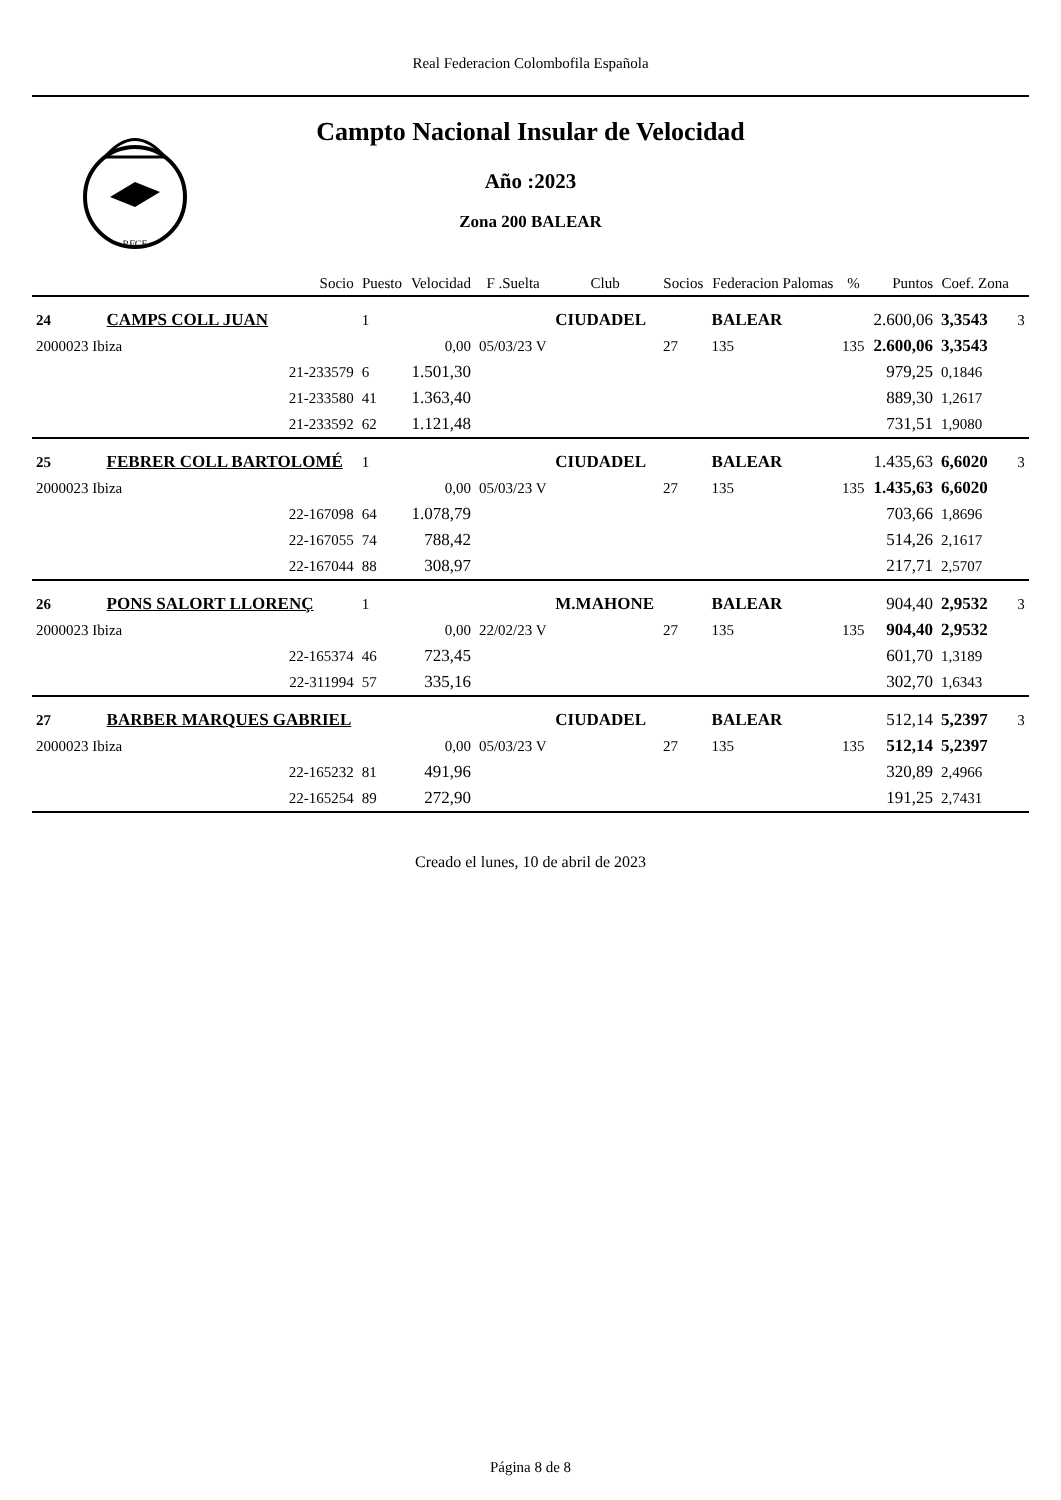Real Federacion Colombofila Española
RFCE
Campto Nacional Insular de Velocidad
Año :2023
Zona 200 BALEAR
| | | Socio | Puesto | Velocidad | F .Suelta | Club | Socios | Federacion Palomas | % | Puntos | Coef. Zona | |
| --- | --- | --- | --- | --- | --- | --- | --- | --- | --- | --- | --- | --- |
| 24 | CAMPS COLL JUAN | | 1 | | | CIUDADEL | | BALEAR | | 2.600,06 | 3,3543 | 3 |
| 2000023 Ibiza | | | | 0,00 | 05/03/23 V | | 27 | 135 | 135 | 2.600,06 | 3,3543 | |
| | | 21-233579 | 6 | 1.501,30 | | | | | | 979,25 | 0,1846 | |
| | | 21-233580 | 41 | 1.363,40 | | | | | | 889,30 | 1,2617 | |
| | | 21-233592 | 62 | 1.121,48 | | | | | | 731,51 | 1,9080 | |
| 25 | FEBRER COLL BARTOLOMÉ | | 1 | | | CIUDADEL | | BALEAR | | 1.435,63 | 6,6020 | 3 |
| 2000023 Ibiza | | | | 0,00 | 05/03/23 V | | 27 | 135 | 135 | 1.435,63 | 6,6020 | |
| | | 22-167098 | 64 | 1.078,79 | | | | | | 703,66 | 1,8696 | |
| | | 22-167055 | 74 | 788,42 | | | | | | 514,26 | 2,1617 | |
| | | 22-167044 | 88 | 308,97 | | | | | | 217,71 | 2,5707 | |
| 26 | PONS SALORT LLORENÇ | | 1 | | | M.MAHONE | | BALEAR | | 904,40 | 2,9532 | 3 |
| 2000023 Ibiza | | | | 0,00 | 22/02/23 V | | 27 | 135 | 135 | 904,40 | 2,9532 | |
| | | 22-165374 | 46 | 723,45 | | | | | | 601,70 | 1,3189 | |
| | | 22-311994 | 57 | 335,16 | | | | | | 302,70 | 1,6343 | |
| 27 | BARBER MARQUES GABRIEL | | | | | CIUDADEL | | BALEAR | | 512,14 | 5,2397 | 3 |
| 2000023 Ibiza | | | | 0,00 | 05/03/23 V | | 27 | 135 | 135 | 512,14 | 5,2397 | |
| | | 22-165232 | 81 | 491,96 | | | | | | 320,89 | 2,4966 | |
| | | 22-165254 | 89 | 272,90 | | | | | | 191,25 | 2,7431 | |
Creado el lunes, 10 de abril de 2023
Página 8 de 8